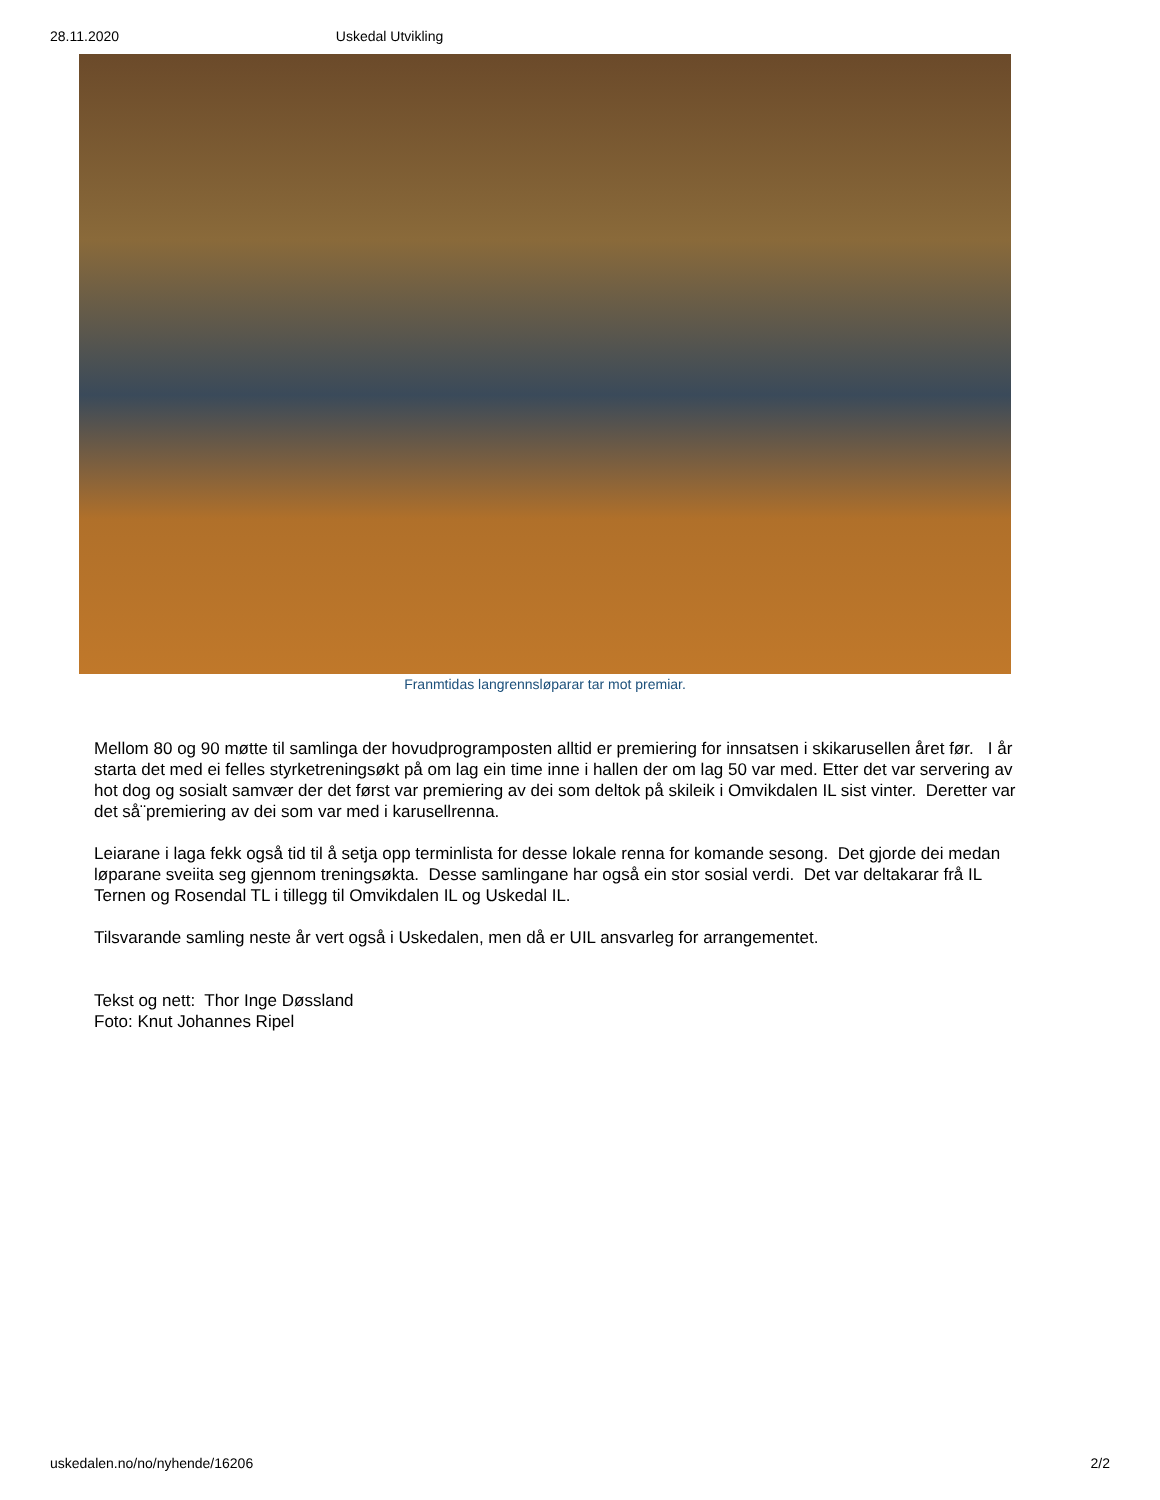28.11.2020 Uskedal Utvikling
Franmtidas langrennsløparar tar mot premiar.
Mellom 80 og 90 møtte til samlinga der hovudprogramposten alltid er premiering for innsatsen i skikarusellen året før. I år starta det med ei felles styrketreningsøkt på om lag ein time inne i hallen der om lag 50 var med. Etter det var servering av hot dog og sosialt samvær der det først var premiering av dei som deltok på skileik i Omvikdalen IL sist vinter. Deretter var det så¨premiering av dei som var med i karusellrenna.
Leiarane i laga fekk også tid til å setja opp terminlista for desse lokale renna for komande sesong. Det gjorde dei medan løparane sveiita seg gjennom treningsøkta. Desse samlingane har også ein stor sosial verdi. Det var deltakarar frå IL Ternen og Rosendal TL i tillegg til Omvikdalen IL og Uskedal IL.
Tilsvarande samling neste år vert også i Uskedalen, men då er UIL ansvarleg for arrangementet.
Tekst og nett: Thor Inge Døssland
Foto: Knut Johannes Ripel
uskedalen.no/no/nyhende/16206 2/2